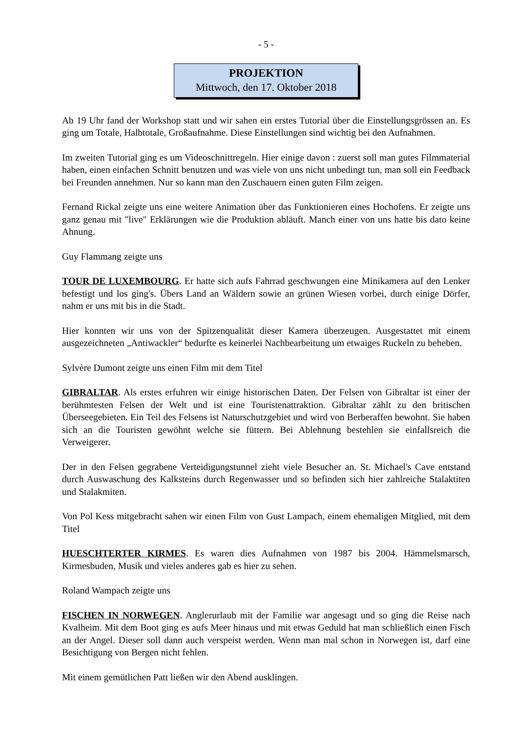- 5 -
PROJEKTION
Mittwoch, den 17. Oktober 2018
Ab 19 Uhr fand der Workshop statt und wir sahen ein erstes Tutorial über die Einstellungsgrössen an. Es ging um Totale, Halbtotale, Großaufnahme. Diese Einstellungen sind wichtig bei den Aufnahmen.
Im zweiten Tutorial ging es um Videoschnittregeln. Hier einige davon : zuerst soll man gutes Filmmaterial haben, einen einfachen Schnitt benutzen und was viele von uns nicht unbedingt tun, man soll ein Feedback bei Freunden annehmen. Nur so kann man den Zuschauern einen guten Film zeigen.
Fernand Rickal zeigte uns eine weitere Animation über das Funktionieren eines Hochofens. Er zeigte uns ganz genau mit "live" Erklärungen wie die Produktion abläuft. Manch einer von uns hatte bis dato keine Ahnung.
Guy Flammang zeigte uns
TOUR DE LUXEMBOURG. Er hatte sich aufs Fahrrad geschwungen eine Minikamera auf den Lenker befestigt und los ging's. Übers Land an Wäldern sowie an grünen Wiesen vorbei, durch einige Dörfer, nahm er uns mit bis in die Stadt.
Hier konnten wir uns von der Spitzenqualität dieser Kamera überzeugen. Ausgestattet mit einem ausgezeichneten „Antiwackler“ bedurfte es keinerlei Nachbearbeitung um etwaiges Ruckeln zu beheben.
Sylvère Dumont zeigte uns einen Film mit dem Titel
GIBRALTAR. Als erstes erfuhren wir einige historischen Daten. Der Felsen von Gibraltar ist einer der berühmtesten Felsen der Welt und ist eine Touristenattraktion. Gibraltar zählt zu den britischen Überseegebieten. Ein Teil des Felsens ist Naturschutzgebiet und wird von Berberaffen bewohnt. Sie haben sich an die Touristen gewöhnt welche sie füttern. Bei Ablehnung bestehlen sie einfallsreich die Verweigerer.
Der in den Felsen gegrabene Verteidigungstunnel zieht viele Besucher an. St. Michael's Cave entstand durch Auswaschung des Kalksteins durch Regenwasser und so befinden sich hier zahlreiche Stalaktiten und Stalakmiten.
Von Pol Kess mitgebracht sahen wir einen Film von Gust Lampach, einem ehemaligen Mitglied, mit dem Titel
HUESCHTERTER KIRMES. Es waren dies Aufnahmen von 1987 bis 2004. Hämmelsmarsch, Kirmesbuden, Musik und vieles anderes gab es hier zu sehen.
Roland Wampach zeigte uns
FISCHEN IN NORWEGEN. Anglerurlaub mit der Familie war angesagt und so ging die Reise nach Kvalheim. Mit dem Boot ging es aufs Meer hinaus und mit etwas Geduld hat man schließlich einen Fisch an der Angel. Dieser soll dann auch verspeist werden. Wenn man mal schon in Norwegen ist, darf eine Besichtigung von Bergen nicht fehlen.
Mit einem gemütlichen Patt ließen wir den Abend ausklingen.